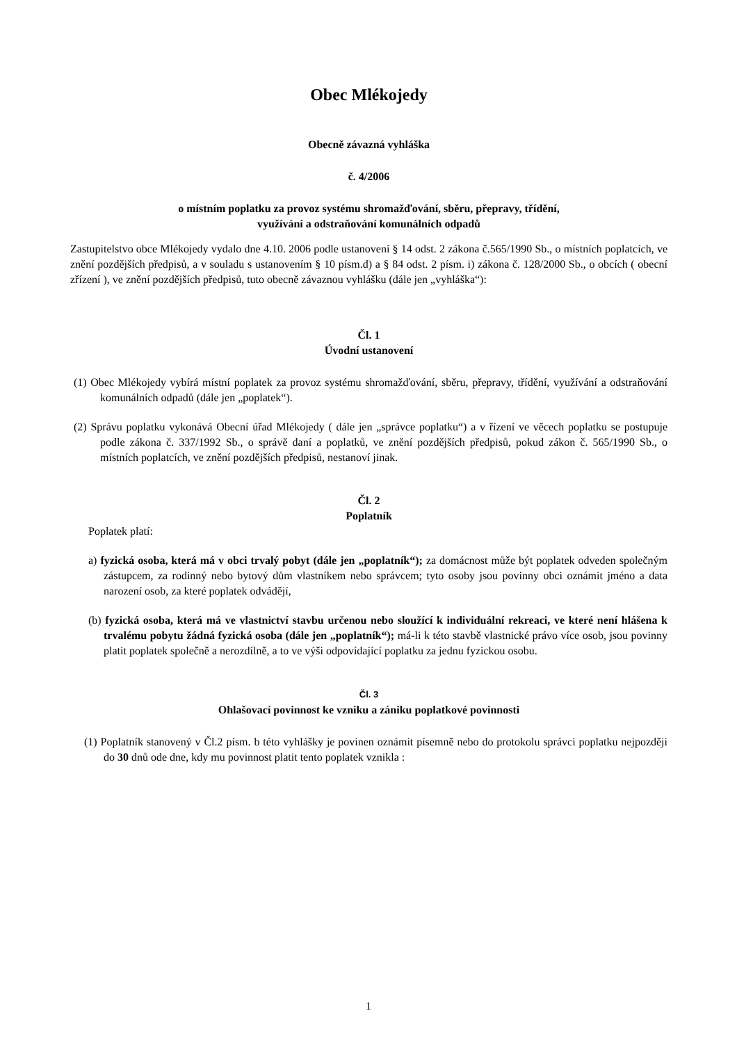Obec Mlékojedy
Obecně závazná vyhláška
č. 4/2006
o místním poplatku za provoz systému shromažďování, sběru, přepravy, třídění,
využívání a odstraňování komunálních odpadů
Zastupitelstvo obce Mlékojedy vydalo dne 4.10. 2006 podle ustanovení § 14 odst. 2 zákona č.565/1990 Sb., o místních poplatcích, ve znění pozdějších předpisů, a v souladu s ustanovením § 10 písm.d) a § 84 odst. 2 písm. i) zákona č. 128/2000 Sb., o obcích ( obecní zřízení ), ve znění pozdějších předpisů, tuto obecně závaznou vyhlášku (dále jen „vyhláška“):
Čl. 1
Úvodní ustanovení
(1) Obec Mlékojedy vybírá místní poplatek za provoz systému shromažďování, sběru, přepravy, třídění, využívání a odstraňování komunálních odpadů (dále jen „poplatek“).
(2) Správu poplatku vykonává Obecní úřad Mlékojedy ( dále jen „správce poplatku“) a v řízení ve věcech poplatku se postupuje podle zákona č. 337/1992 Sb., o správě daní a poplatků, ve znění pozdějších předpisů, pokud zákon č. 565/1990 Sb., o místních poplatcích, ve znění pozdějších předpisů, nestanoví jinak.
Čl. 2
Poplatník
Poplatek platí:
a) fyzická osoba, která má v obci trvalý pobyt (dále jen „poplatník“); za domácnost může být poplatek odveden společným zástupcem, za rodinný nebo bytový dům vlastníkem nebo správcem; tyto osoby jsou povinny obci oznámit jméno a data narození osob, za které poplatek odvádějí,
(b) fyzická osoba, která má ve vlastnictví stavbu určenou nebo sloužící k individuální rekreaci, ve které není hlášena k trvalému pobytu žádná fyzická osoba (dále jen „poplatník“); má-li k této stavbě vlastnické právo více osob, jsou povinny platit poplatek společně a nerozdílně, a to ve výši odpovídající poplatku za jednu fyzickou osobu.
Čl. 3
Ohlašovací povinnost ke vzniku a zániku poplatkové povinnosti
(1) Poplatník stanovený v Čl.2 písm. b této vyhlášky je povinen oznámit písemně nebo do protokolu správci poplatku nejpozději do 30 dnů ode dne, kdy mu povinnost platit tento poplatek vznikla :
1